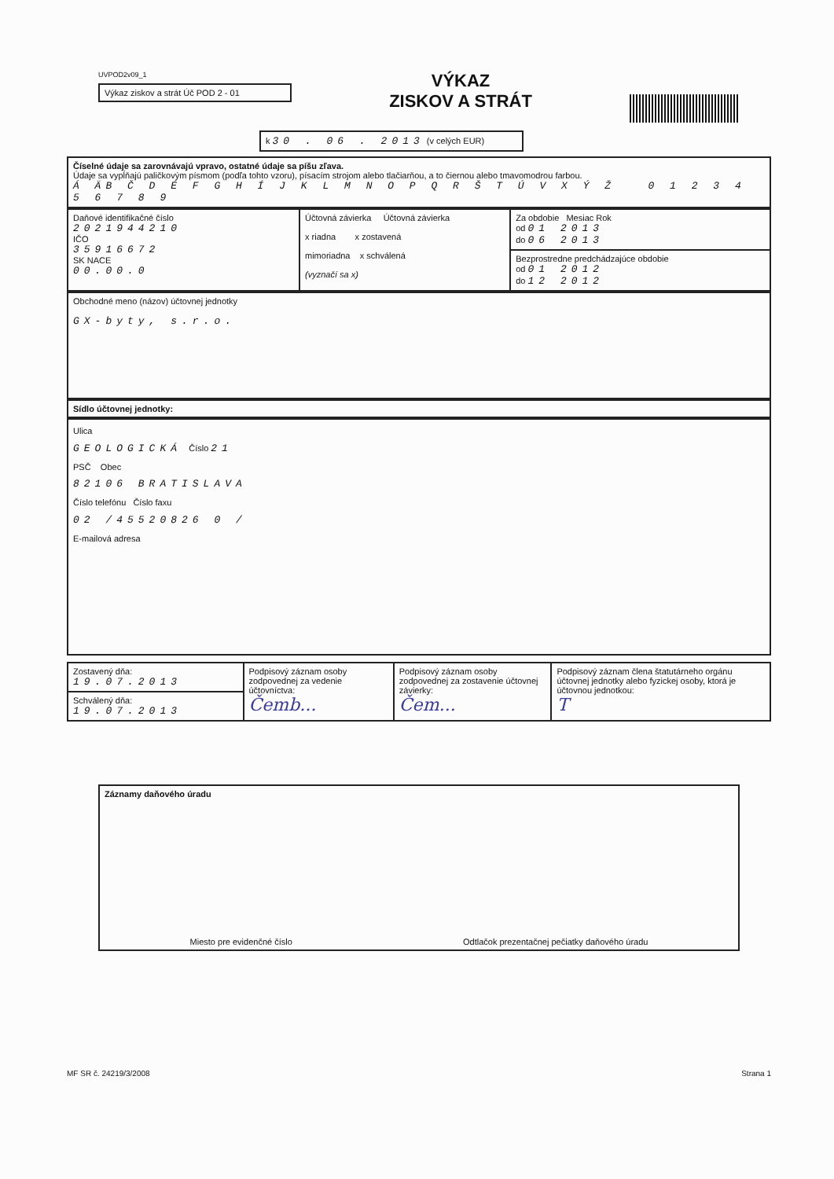UVPOD2v09_1
Výkaz ziskov a strát Úč POD 2 - 01
VÝKAZ
ZISKOV A STRÁT
k 30 . 06 . 2013 (v celých EUR)
Číselné údaje sa zarovnávajú vpravo, ostatné údaje sa píšu zľava.
Údaje sa vypĺňajú paličkovým písmom (podľa tohto vzoru), písacím strojom alebo tlačiarňou, a to čiernou alebo tmavomodrou farbou.
Á ÄB Č D É F G H Í J K L M N O P Q R Š T Ú V X Ý Ž 0 1 2 3 4 5 6 7 8 9
| Daňové identifikačné číslo 2021944210 IČO 35916672 SK NACE 00.00.0 | Účtovná závierka Účtovná závierka x riadna x zostavená mimoriadna x schválená (vyznačí sa x) | Za obdobie Mesiac Rok od 01 2013 do 06 2013 |
| | | Bezprostredne predchádzajúce obdobie od 01 2012 do 12 2012 |
Obchodné meno (názov) účtovnej jednotky
GX-byty, s.r.o.
Sídlo účtovnej jednotky:
Ulica
GEOLOGICKÁ Číslo 21
PSČ Obec
82106 BRATISLAVA
Číslo telefónu Číslo faxu
02 /45520826 0 /
E-mailová adresa
| Zostavený dňa: 19.07.2013 | Podpisový záznam osoby zodpovednej za vedenie účtovníctva: Čemb... | Podpisový záznam osoby zodpovednej za zostavenie účtovnej závierky: Čem... | Podpisový záznam člena štatutárneho orgánu účtovnej jednotky alebo fyzickej osoby, ktorá je účtovnou jednotkou: T |
| Schválený dňa: 19.07.2013 | | | |
Záznamy daňového úradu
Miesto pre evidenčné číslo Odtlačok prezentačnej pečiatky daňového úradu
MF SR č. 24219/3/2008 Strana 1